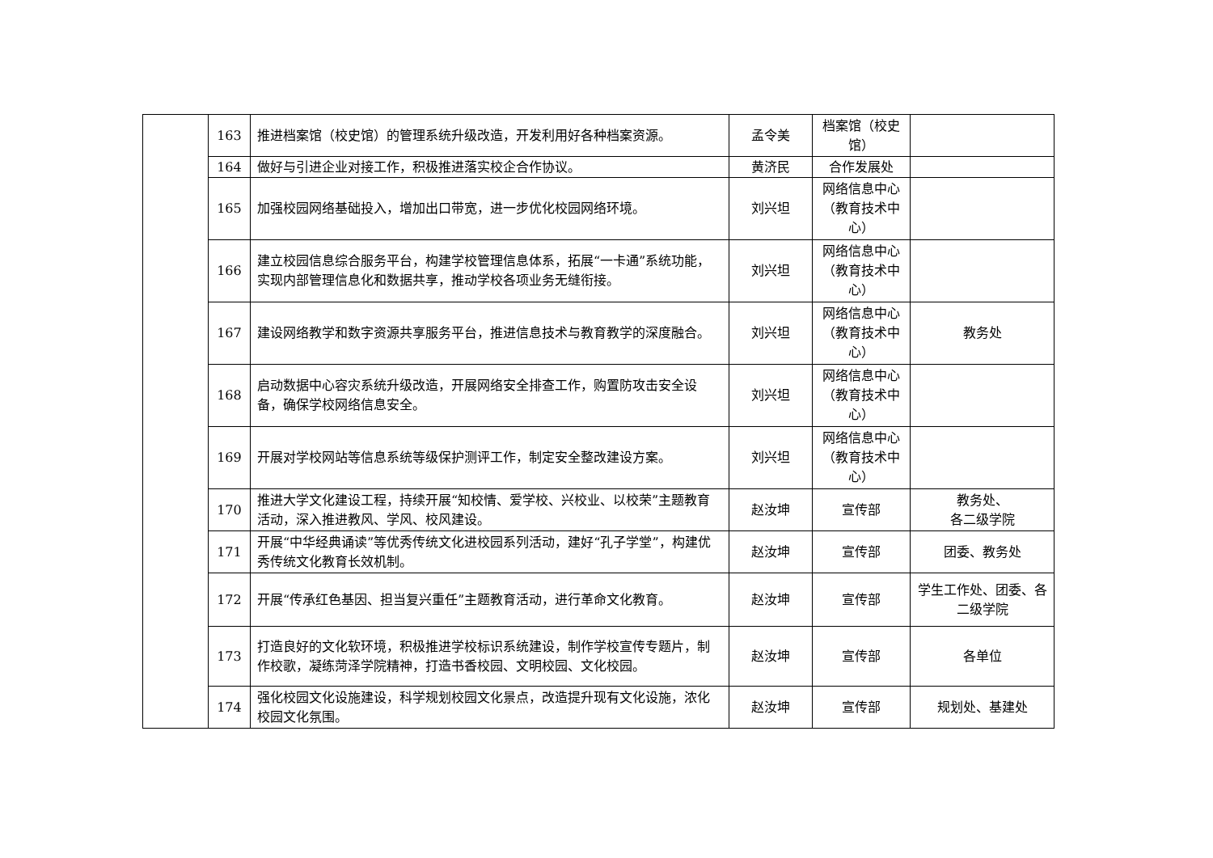| | 163 | 推进档案馆（校史馆）的管理系统升级改造，开发利用好各种档案资源。 | 孟令美 | 档案馆（校史馆） | |
| | 164 | 做好与引进企业对接工作，积极推进落实校企合作协议。 | 黄济民 | 合作发展处 | |
| | 165 | 加强校园网络基础投入，增加出口带宽，进一步优化校园网络环境。 | 刘兴坦 | 网络信息中心（教育技术中心） | |
| | 166 | 建立校园信息综合服务平台，构建学校管理信息体系，拓展“一卡通”系统功能，实现内部管理信息化和数据共享，推动学校各项业务无缝衔接。 | 刘兴坦 | 网络信息中心（教育技术中心） | |
| | 167 | 建设网络教学和数字资源共享服务平台，推进信息技术与教育教学的深度融合。 | 刘兴坦 | 网络信息中心（教育技术中心） | 教务处 |
| | 168 | 启动数据中心容灾系统升级改造，开展网络安全排查工作，购置防攻击安全设备，确保学校网络信息安全。 | 刘兴坦 | 网络信息中心（教育技术中心） | |
| | 169 | 开展对学校网站等信息系统等级保护测评工作，制定安全整改建设方案。 | 刘兴坦 | 网络信息中心（教育技术中心） | |
| | 170 | 推进大学文化建设工程，持续开展“知校情、爱学校、兴校业、以校荣”主题教育活动，深入推进教风、学风、校风建设。 | 赵汝坤 | 宣传部 | 教务处、 各二级学院 |
| | 171 | 开展“中华经典诵读”等优秀传统文化进校园系列活动，建好“孔子学堂”，构建优秀传统文化教育长效机制。 | 赵汝坤 | 宣传部 | 团委、教务处 |
| | 172 | 开展“传承红色基因、担当复兴重任”主题教育活动，进行革命文化教育。 | 赵汝坤 | 宣传部 | 学生工作处、团委、各二级学院 |
| | 173 | 打造良好的文化软环境，积极推进学校标识系统建设，制作学校宣传专题片，制作校歌，凝练菏泽学院精神，打造书香校园、文明校园、文化校园。 | 赵汝坤 | 宣传部 | 各单位 |
| | 174 | 强化校园文化设施建设，科学规划校园文化景点，改造提升现有文化设施，浓化校园文化氛围。 | 赵汝坤 | 宣传部 | 规划处、基建处 |